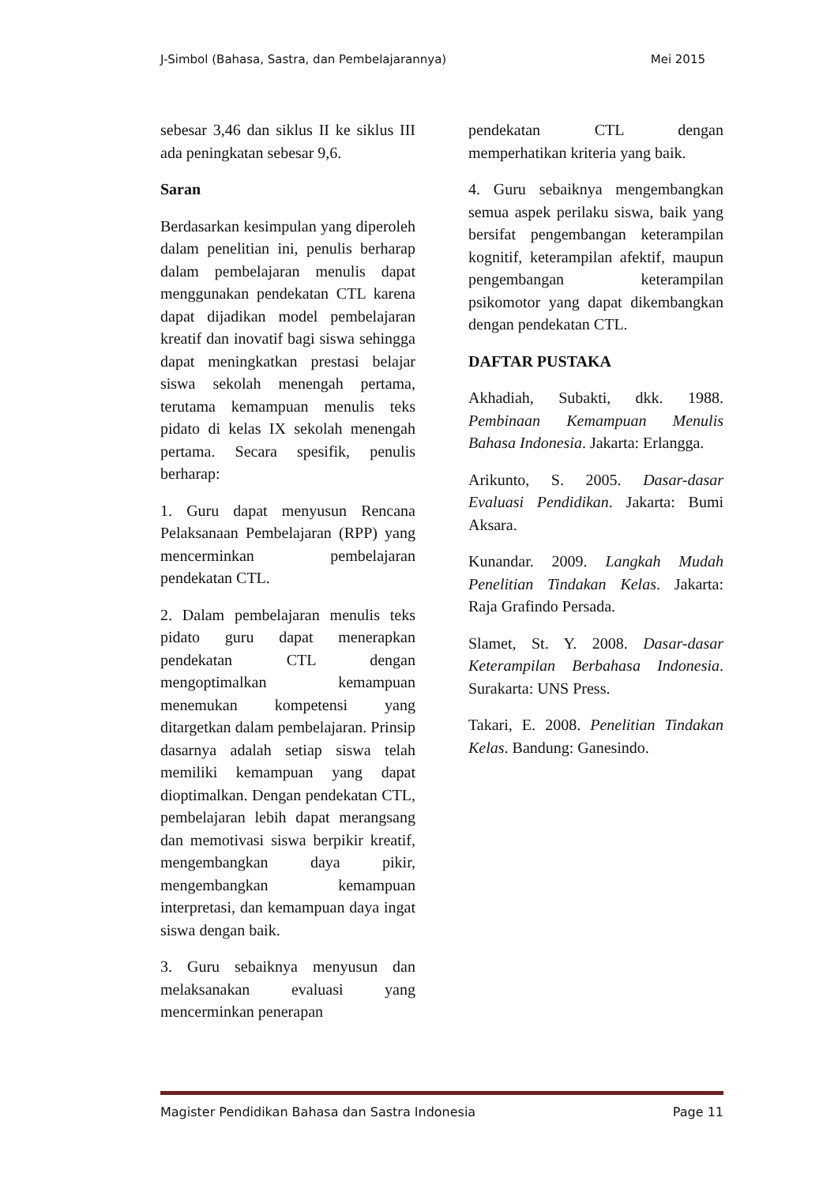J-Simbol (Bahasa, Sastra, dan Pembelajarannya) Mei 2015
sebesar 3,46 dan siklus II ke siklus III ada peningkatan sebesar 9,6.
Saran
Berdasarkan kesimpulan yang diperoleh dalam penelitian ini, penulis berharap dalam pembelajaran menulis dapat menggunakan pendekatan CTL karena dapat dijadikan model pembelajaran kreatif dan inovatif bagi siswa sehingga dapat meningkatkan prestasi belajar siswa sekolah menengah pertama, terutama kemampuan menulis teks pidato di kelas IX sekolah menengah pertama. Secara spesifik, penulis berharap:
1. Guru dapat menyusun Rencana Pelaksanaan Pembelajaran (RPP) yang mencerminkan pembelajaran pendekatan CTL.
2. Dalam pembelajaran menulis teks pidato guru dapat menerapkan pendekatan CTL dengan mengoptimalkan kemampuan menemukan kompetensi yang ditargetkan dalam pembelajaran. Prinsip dasarnya adalah setiap siswa telah memiliki kemampuan yang dapat dioptimalkan. Dengan pendekatan CTL, pembelajaran lebih dapat merangsang dan memotivasi siswa berpikir kreatif, mengembangkan daya pikir, mengembangkan kemampuan interpretasi, dan kemampuan daya ingat siswa dengan baik.
3. Guru sebaiknya menyusun dan melaksanakan evaluasi yang mencerminkan penerapan
pendekatan CTL dengan memperhatikan kriteria yang baik.
4. Guru sebaiknya mengembangkan semua aspek perilaku siswa, baik yang bersifat pengembangan keterampilan kognitif, keterampilan afektif, maupun pengembangan keterampilan psikomotor yang dapat dikembangkan dengan pendekatan CTL.
DAFTAR PUSTAKA
Akhadiah, Subakti, dkk. 1988. Pembinaan Kemampuan Menulis Bahasa Indonesia. Jakarta: Erlangga.
Arikunto, S. 2005. Dasar-dasar Evaluasi Pendidikan. Jakarta: Bumi Aksara.
Kunandar. 2009. Langkah Mudah Penelitian Tindakan Kelas. Jakarta: Raja Grafindo Persada.
Slamet, St. Y. 2008. Dasar-dasar Keterampilan Berbahasa Indonesia. Surakarta: UNS Press.
Takari, E. 2008. Penelitian Tindakan Kelas. Bandung: Ganesindo.
Magister Pendidikan Bahasa dan Sastra Indonesia Page 11